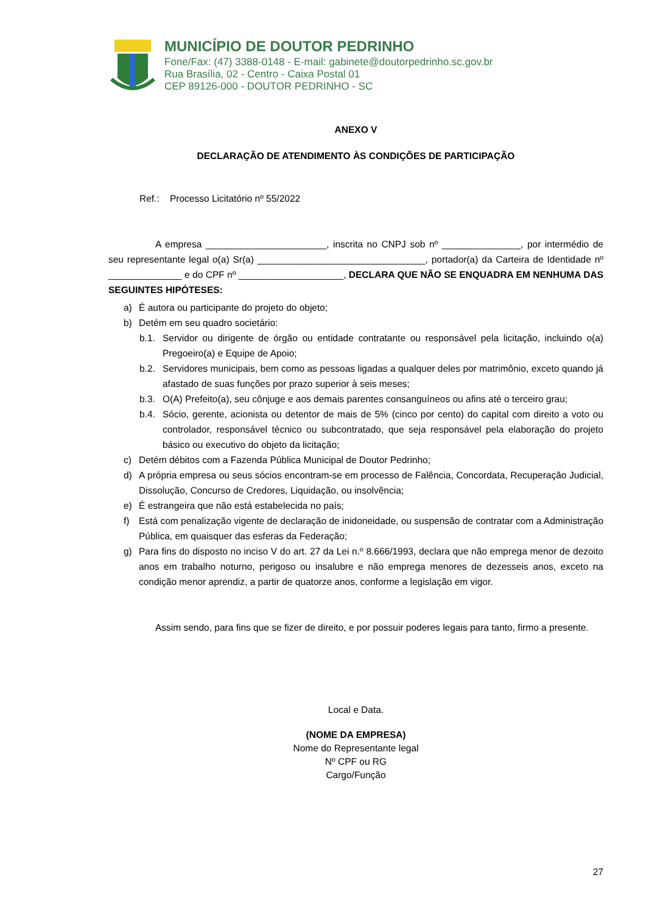MUNICÍPIO DE DOUTOR PEDRINHO
Fone/Fax: (47) 3388-0148 - E-mail: gabinete@doutorpedrinho.sc.gov.br
Rua Brasília, 02 - Centro - Caixa Postal 01
CEP 89126-000 - DOUTOR PEDRINHO - SC
ANEXO V
DECLARAÇÃO DE ATENDIMENTO ÀS CONDIÇÕES DE PARTICIPAÇÃO
Ref.: Processo Licitatório nº 55/2022
A empresa _______________________, inscrita no CNPJ sob nº _______________, por intermédio de seu representante legal o(a) Sr(a) ________________________________, portador(a) da Carteira de Identidade nº ______________ e do CPF nº ____________________, DECLARA QUE NÃO SE ENQUADRA EM NENHUMA DAS SEGUINTES HIPÓTESES:
a) É autora ou participante do projeto do objeto;
b) Detém em seu quadro societário:
b.1. Servidor ou dirigente de órgão ou entidade contratante ou responsável pela licitação, incluindo o(a) Pregoeiro(a) e Equipe de Apoio;
b.2. Servidores municipais, bem como as pessoas ligadas a qualquer deles por matrimônio, exceto quando já afastado de suas funções por prazo superior à seis meses;
b.3. O(A) Prefeito(a), seu cônjuge e aos demais parentes consanguíneos ou afins até o terceiro grau;
b.4. Sócio, gerente, acionista ou detentor de mais de 5% (cinco por cento) do capital com direito a voto ou controlador, responsável técnico ou subcontratado, que seja responsável pela elaboração do projeto básico ou executivo do objeto da licitação;
c) Detém débitos com a Fazenda Pública Municipal de Doutor Pedrinho;
d) A própria empresa ou seus sócios encontram-se em processo de Falência, Concordata, Recuperação Judicial, Dissolução, Concurso de Credores, Liquidação, ou insolvência;
e) É estrangeira que não está estabelecida no país;
f) Está com penalização vigente de declaração de inidoneidade, ou suspensão de contratar com a Administração Pública, em quaisquer das esferas da Federação;
g) Para fins do disposto no inciso V do art. 27 da Lei n.º 8.666/1993, declara que não emprega menor de dezoito anos em trabalho noturno, perigoso ou insalubre e não emprega menores de dezesseis anos, exceto na condição menor aprendiz, a partir de quatorze anos, conforme a legislação em vigor.
Assim sendo, para fins que se fizer de direito, e por possuir poderes legais para tanto, firmo a presente.
Local e Data.
(NOME DA EMPRESA)
Nome do Representante legal
Nº CPF ou RG
Cargo/Função
27